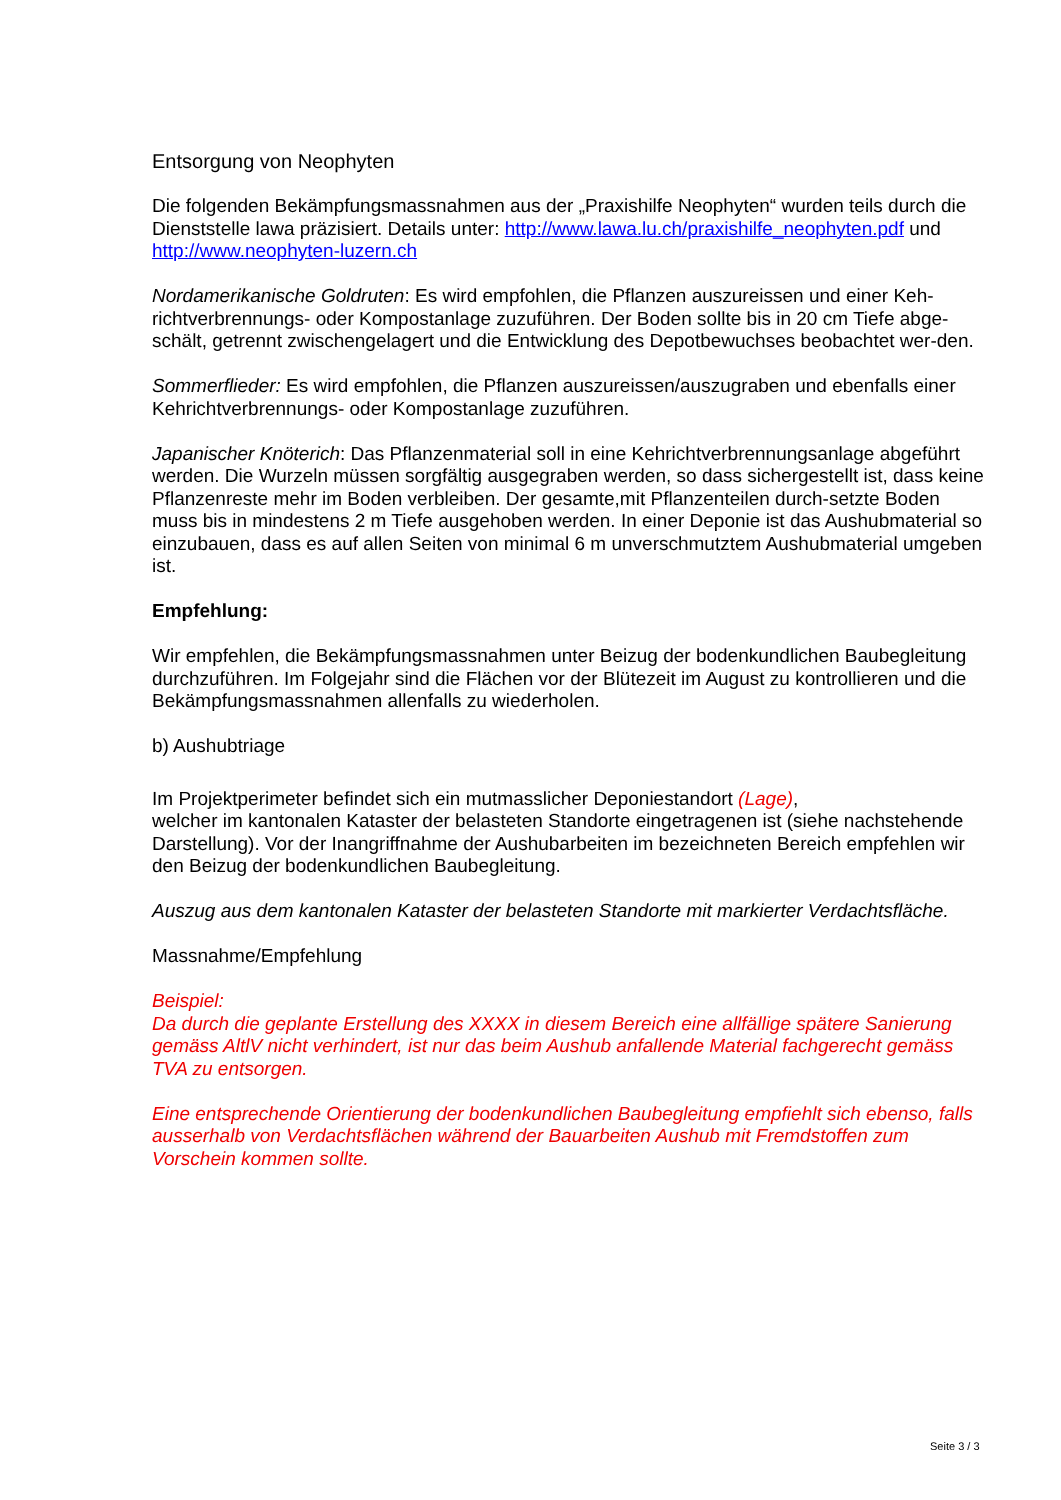Entsorgung von Neophyten
Die folgenden Bekämpfungsmassnahmen aus der „Praxishilfe Neophyten“ wurden teils durch die Dienststelle lawa präzisiert. Details unter: http://www.lawa.lu.ch/praxishilfe_neophyten.pdf und http://www.neophyten-luzern.ch
Nordamerikanische Goldruten: Es wird empfohlen, die Pflanzen auszureissen und einer Keh-richtverbrennungs- oder Kompostanlage zuzuführen. Der Boden sollte bis in 20 cm Tiefe abge-schält, getrennt zwischengelagert und die Entwicklung des Depotbewuchses beobachtet wer-den.
Sommerflieder: Es wird empfohlen, die Pflanzen auszureissen/auszugraben und ebenfalls einer Kehrichtverbrennungs- oder Kompostanlage zuzuführen.
Japanischer Knöterich: Das Pflanzenmaterial soll in eine Kehrichtverbrennungsanlage abgeführt werden. Die Wurzeln müssen sorgfältig ausgegraben werden, so dass sichergestellt ist, dass keine Pflanzenreste mehr im Boden verbleiben. Der gesamte,mit Pflanzenteilen durch-setzte Boden muss bis in mindestens 2 m Tiefe ausgehoben werden. In einer Deponie ist das Aushubmaterial so einzubauen, dass es auf allen Seiten von minimal 6 m unverschmutztem Aushubmaterial umgeben ist.
Empfehlung:
Wir empfehlen, die Bekämpfungsmassnahmen unter Beizug der bodenkundlichen Baubegleitung durchzuführen. Im Folgejahr sind die Flächen vor der Blütezeit im August zu kontrollieren und die Bekämpfungsmassnahmen allenfalls zu wiederholen.
b) Aushubtriage
Im Projektperimeter befindet sich ein mutmasslicher Deponiestandort (Lage),
welcher im kantonalen Kataster der belasteten Standorte eingetragenen ist (siehe nachstehende Darstellung). Vor der Inangriffnahme der Aushubarbeiten im bezeichneten Bereich empfehlen wir den Beizug der bodenkundlichen Baubegleitung.
Auszug aus dem kantonalen Kataster der belasteten Standorte mit markierter Verdachtsfläche.
Massnahme/Empfehlung
Beispiel:
Da durch die geplante Erstellung des XXXX in diesem Bereich eine allfällige spätere Sanierung gemäss AltlV nicht verhindert, ist nur das beim Aushub anfallende Material fachgerecht gemäss TVA zu entsorgen.
Eine entsprechende Orientierung der bodenkundlichen Baubegleitung empfiehlt sich ebenso, falls ausserhalb von Verdachtsflächen während der Bauarbeiten Aushub mit Fremdstoffen zum Vorschein kommen sollte.
Seite 3 / 3